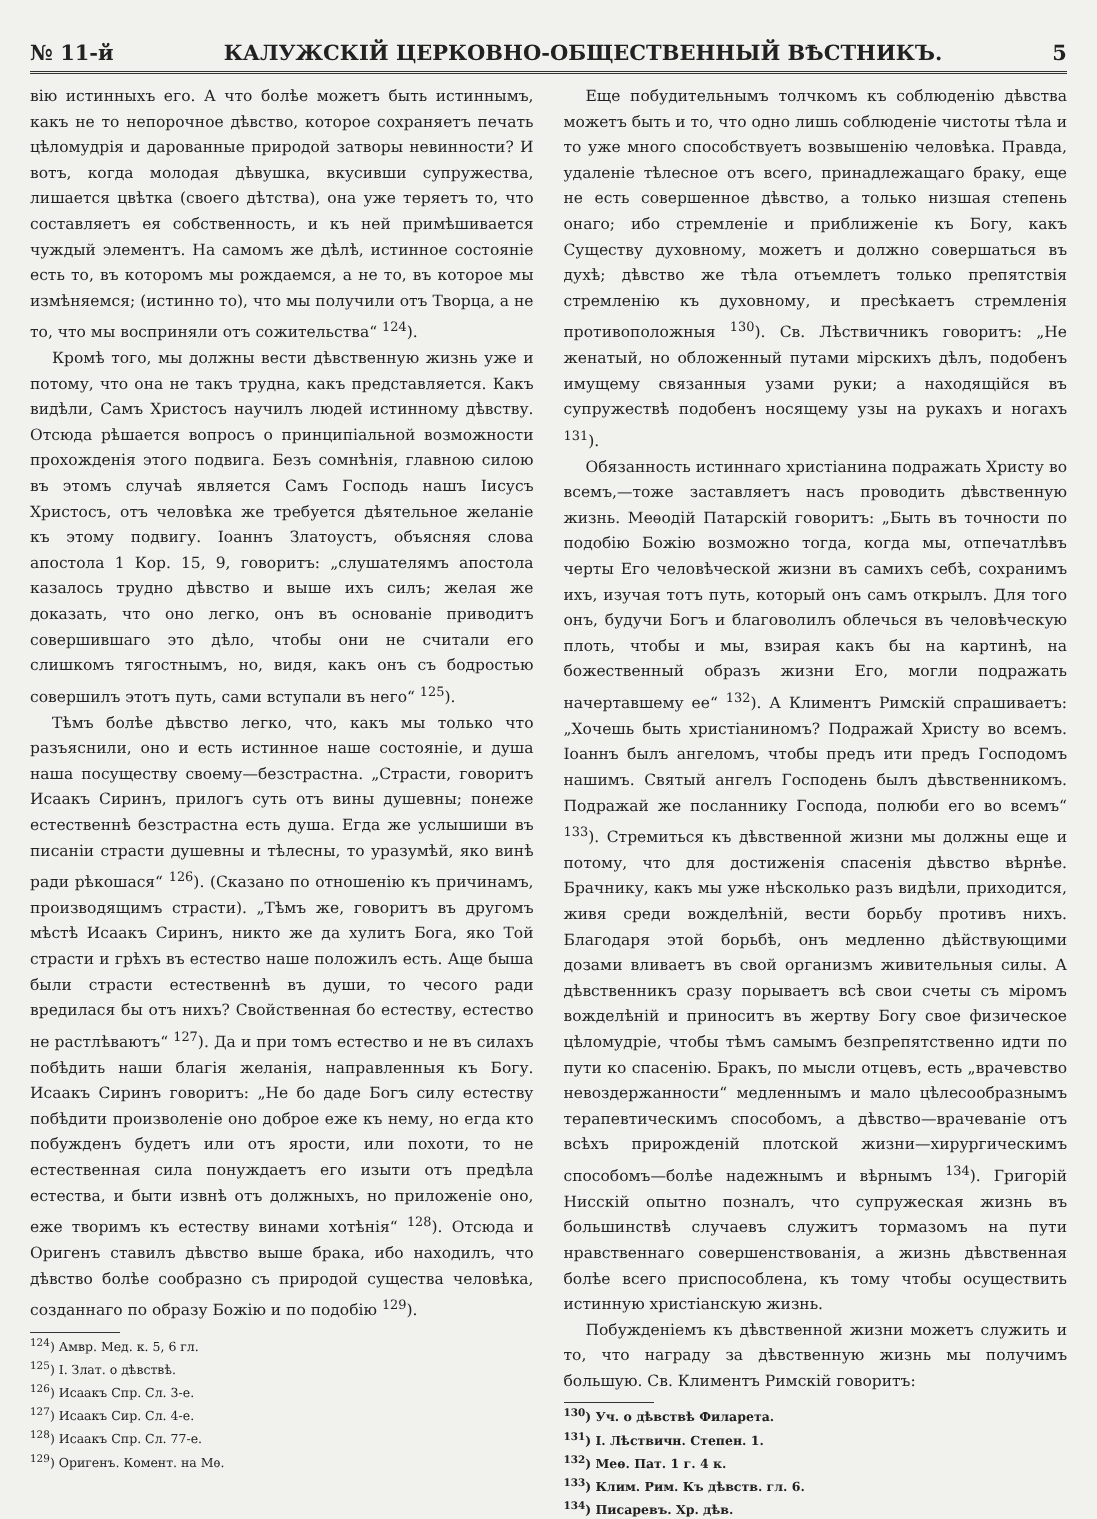№ 11-й КАЛУЖСКІЙ ЦЕРКОВНО-ОБЩЕСТВЕННЫЙ ВѢСТНИКЪ. 5
вію истинныхъ его. А что болѣе можетъ быть истиннымъ, какъ не то непорочное дѣвство, которое сохраняетъ печать цѣломудрія и дарованные природой затворы невинности? И вотъ, когда молодая дѣвушка, вкусивши супружества, лишается цвѣтка (своего дѣтства), она уже теряетъ то, что составляетъ ея собственность, и къ ней примѣшивается чуждый элементъ. На самомъ же дѣлѣ, истинное состояніе есть то, въ которомъ мы рождаемся, а не то, въ которое мы измѣняемся; (истинно то), что мы получили отъ Творца, а не то, что мы восприняли отъ сожительства“ <sup>124</sup>).
Кромѣ того, мы должны вести дѣвственную жизнь уже и потому, что она не такъ трудна, какъ представляется. Какъ видѣли, Самъ Христосъ научилъ людей истинному дѣвству. Отсюда рѣшается вопросъ о принципіальной возможности прохожденія этого подвига. Безъ сомнѣнія, главною силою въ этомъ случаѣ является Самъ Господь нашъ Іисусъ Христосъ, отъ человѣка же требуется дѣятельное желаніе къ этому подвигу. Іоаннъ Златоустъ, объясняя слова апостола 1 Кор. 15, 9, говоритъ: „слушателямъ апостола казалось трудно дѣвство и выше ихъ силъ; желая же доказать, что оно легко, онъ въ основаніе приводитъ совершившаго это дѣло, чтобы они не считали его слишкомъ тягостнымъ, но, видя, какъ онъ съ бодростью совершилъ этотъ путь, сами вступали въ него“ <sup>125</sup>).
Тѣмъ болѣе дѣвство легко, что, какъ мы только что разъяснили, оно и есть истинное наше состояніе, и душа наша посуществу своему—безстрастна. „Страсти, говоритъ Исаакъ Сиринъ, прилогъ суть отъ вины душевны; понеже естественнѣ безстрастна есть душа. Егда же услышиши въ писаніи страсти душевны и тѣлесны, то уразумѣй, яко винѣ ради рѣкошася“ <sup>126</sup>). (Сказано по отношенію къ причинамъ, производящимъ страсти). „Тѣмъ же, говоритъ въ другомъ мѣстѣ Исаакъ Сиринъ, никто же да хулитъ Бога, яко Той страсти и грѣхъ въ естество наше положилъ есть. Аще быша были страсти естественнѣ въ души, то чесого ради вредилася бы отъ нихъ? Свойственная бо естеству, естество не растлѣваютъ“ <sup>127</sup>). Да и при томъ естество и не въ силахъ побѣдить наши благія желанія, направленныя къ Богу. Исаакъ Сиринъ говоритъ: „Не бо даде Богъ силу естеству побѣдити произволеніе оно доброе еже къ нему, но егда кто побужденъ будетъ или отъ ярости, или похоти, то не естественная сила понуждаетъ его изыти отъ предѣла естества, и быти извнѣ отъ должныхъ, но приложеніе оно, еже творимъ къ естеству винами хотѣнія“ <sup>128</sup>). Отсюда и Оригенъ ставилъ дѣвство выше брака, ибо находилъ, что дѣвство болѣе сообразно съ природой существа человѣка, созданнаго по образу Божію и по подобію <sup>129</sup>).
<sup>124</sup>) Амвр. Мед. к. 5, 6 гл.
<sup>125</sup>) І. Злат. о дѣвствѣ.
<sup>126</sup>) Исаакъ Спр. Сл. 3-е.
<sup>127</sup>) Исаакъ Сир. Сл. 4-е.
<sup>128</sup>) Исаакъ Спр. Сл. 77-е.
<sup>129</sup>) Оригенъ. Комент. на Мѳ.
Еще побудительнымъ толчкомъ къ соблюденію дѣвства можетъ быть и то, что одно лишь соблюденіе чистоты тѣла и то уже много способствуетъ возвышенію человѣка. Правда, удаленіе тѣлесное отъ всего, принадлежащаго браку, еще не есть совершенное дѣвство, а только низшая степень онаго; ибо стремленіе и приближеніе къ Богу, какъ Существу духовному, можетъ и должно совершаться въ духѣ; дѣвство же тѣла отъемлетъ только препятствія стремленію къ духовному, и пресѣкаетъ стремленія противоположныя <sup>130</sup>). Св. Лѣствичникъ говоритъ: „Не женатый, но обложенный путами мірскихъ дѣлъ, подобенъ имущему связанныя узами руки; а находящійся въ супружествѣ подобенъ носящему узы на рукахъ и ногахъ <sup>131</sup>).
Обязанность истиннаго христіанина подражать Христу во всемъ,—тоже заставляетъ насъ проводить дѣвственную жизнь. Меѳодій Патарскій говоритъ: „Быть въ точности по подобію Божію возможно тогда, когда мы, отпечатлѣвъ черты Его человѣческой жизни въ самихъ себѣ, сохранимъ ихъ, изучая тотъ путь, который онъ самъ открылъ. Для того онъ, будучи Богъ и благоволилъ облечься въ человѣческую плоть, чтобы и мы, взирая какъ бы на картинѣ, на божественный образъ жизни Его, могли подражать начертавшему ее“ <sup>132</sup>). А Климентъ Римскій спрашиваетъ: „Хочешь быть христіаниномъ? Подражай Христу во всемъ. Іоаннъ былъ ангеломъ, чтобы предъ ити предъ Господомъ нашимъ. Святый ангелъ Господень былъ дѣвственникомъ. Подражай же посланнику Господа, полюби его во всемъ“ <sup>133</sup>). Стремиться къ дѣвственной жизни мы должны еще и потому, что для достиженія спасенія дѣвство вѣрнѣе. Брачнику, какъ мы уже нѣсколько разъ видѣли, приходится, живя среди вожделѣній, вести борьбу противъ нихъ. Благодаря этой борьбѣ, онъ медленно дѣйствующими дозами вливаетъ въ свой организмъ живительныя силы. А дѣвственникъ сразу порываетъ всѣ свои счеты съ міромъ вожделѣній и приноситъ въ жертву Богу свое физическое цѣломудріе, чтобы тѣмъ самымъ безпрепятственно идти по пути ко спасенію. Бракъ, по мысли отцевъ, есть „врачевство невоздержанности“ медленнымъ и мало цѣлесообразнымъ терапевтическимъ способомъ, а дѣвство—врачеваніе отъ всѣхъ прирожденій плотской жизни—хирургическимъ способомъ—болѣе надежнымъ и вѣрнымъ <sup>134</sup>). Григорій Нисскій опытно позналъ, что супружеская жизнь въ большинствѣ случаевъ служитъ тормазомъ на пути нравственнаго совершенствованія, а жизнь дѣвственная болѣе всего приспособлена, къ тому чтобы осуществить истинную христіанскую жизнь.
Побужденіемъ къ дѣвственной жизни можетъ служить и то, что награду за дѣвственную жизнь мы получимъ большую. Св. Климентъ Римскій говоритъ:
<sup>130</sup>) Уч. о дѣвствѣ Филарета.
<sup>131</sup>) І. Лѣствичн. Степен. 1.
<sup>132</sup>) Меѳ. Пат. 1 г. 4 к.
<sup>133</sup>) Клим. Рим. Къ дѣвств. гл. 6.
<sup>134</sup>) Писаревъ. Хр. дѣв.